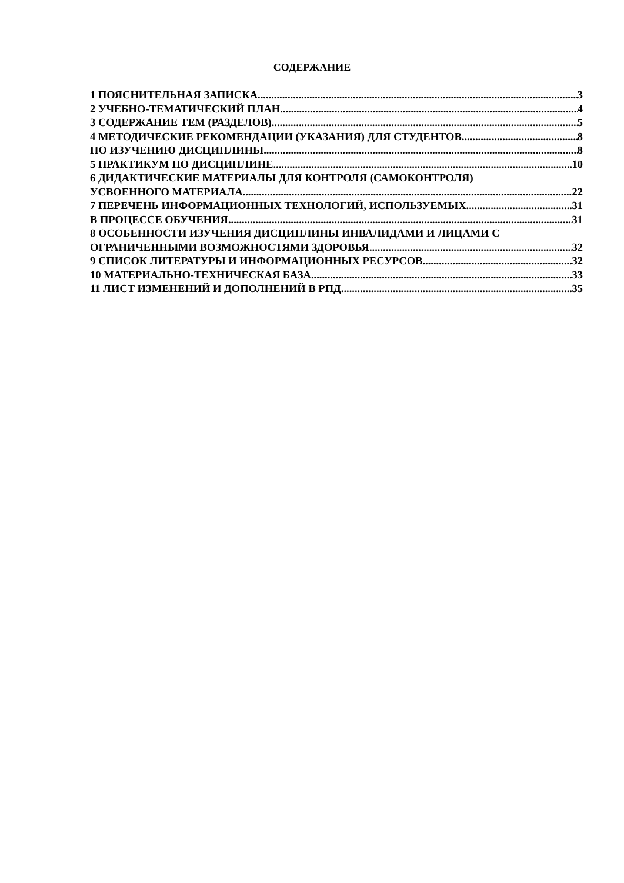СОДЕРЖАНИЕ
1 ПОЯСНИТЕЛЬНАЯ ЗАПИСКА 3
2 УЧЕБНО-ТЕМАТИЧЕСКИЙ ПЛАН 4
3 СОДЕРЖАНИЕ ТЕМ (РАЗДЕЛОВ) 5
4 МЕТОДИЧЕСКИЕ РЕКОМЕНДАЦИИ (УКАЗАНИЯ) ДЛЯ СТУДЕНТОВ 8
ПО ИЗУЧЕНИЮ ДИСЦИПЛИНЫ 8
5 ПРАКТИКУМ ПО ДИСЦИПЛИНЕ 10
6 ДИДАКТИЧЕСКИЕ МАТЕРИАЛЫ ДЛЯ КОНТРОЛЯ (САМОКОНТРОЛЯ)
УСВОЕННОГО МАТЕРИАЛА 22
7 ПЕРЕЧЕНЬ ИНФОРМАЦИОННЫХ ТЕХНОЛОГИЙ, ИСПОЛЬЗУЕМЫХ 31
В ПРОЦЕССЕ ОБУЧЕНИЯ 31
8 ОСОБЕННОСТИ ИЗУЧЕНИЯ ДИСЦИПЛИНЫ ИНВАЛИДАМИ И ЛИЦАМИ С
ОГРАНИЧЕННЫМИ ВОЗМОЖНОСТЯМИ ЗДОРОВЬЯ 32
9 СПИСОК ЛИТЕРАТУРЫ И ИНФОРМАЦИОННЫХ РЕСУРСОВ 32
10 МАТЕРИАЛЬНО-ТЕХНИЧЕСКАЯ БАЗА 33
11 ЛИСТ ИЗМЕНЕНИЙ И ДОПОЛНЕНИЙ В РПД 35